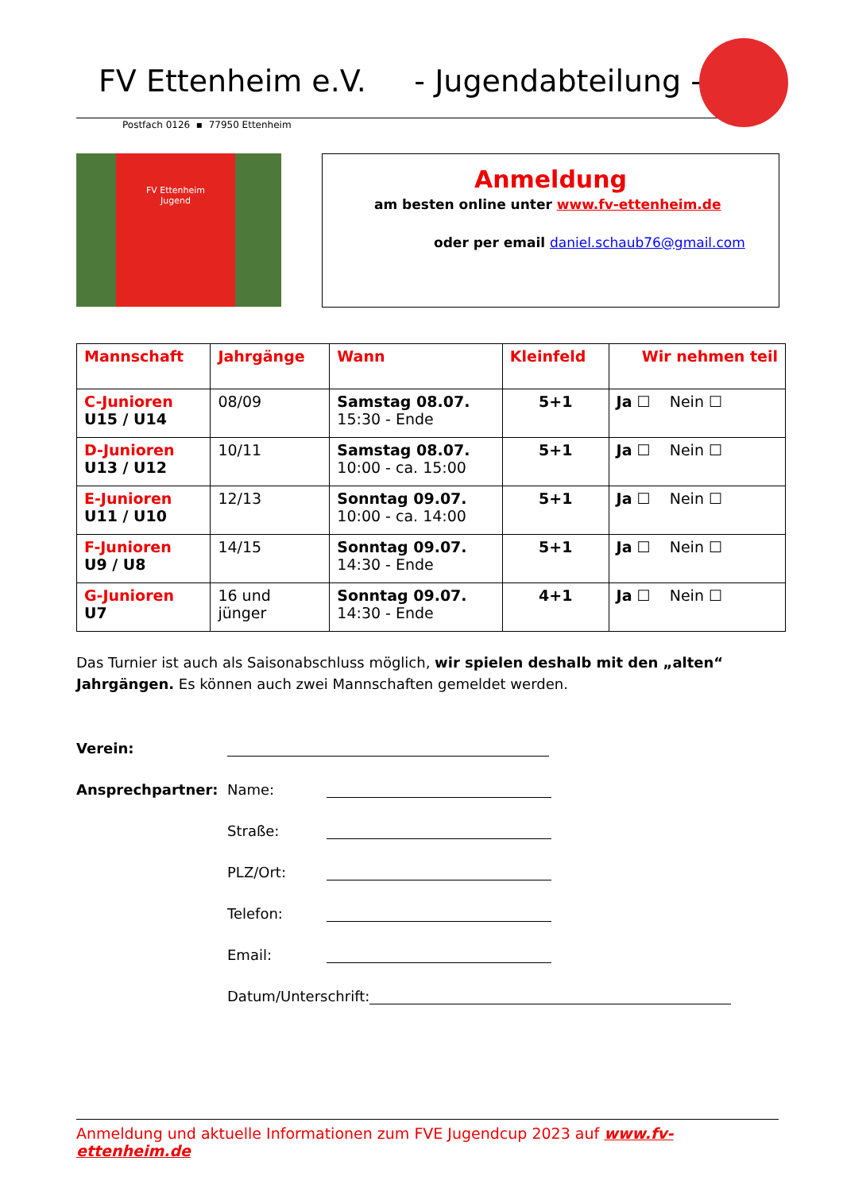FV Ettenheim e.V. - Jugendabteilung -
Postfach 0126 ▪ 77950 Ettenheim
FV Ettenheim
Jugend
Anmeldung
am besten online unter www.fv-ettenheim.de
oder per email daniel.schaub76@gmail.com
| Mannschaft | Jahrgänge | Wann | Kleinfeld | Wir nehmen teil |
| --- | --- | --- | --- | --- |
| C-Junioren U15 / U14 | 08/09 | Samstag 08.07. 15:30 - Ende | 5+1 | Ja ☐ Nein ☐ |
| D-Junioren U13 / U12 | 10/11 | Samstag 08.07. 10:00 - ca. 15:00 | 5+1 | Ja ☐ Nein ☐ |
| E-Junioren U11 / U10 | 12/13 | Sonntag 09.07. 10:00 - ca. 14:00 | 5+1 | Ja ☐ Nein ☐ |
| F-Junioren U9 / U8 | 14/15 | Sonntag 09.07. 14:30 - Ende | 5+1 | Ja ☐ Nein ☐ |
| G-Junioren U7 | 16 und jünger | Sonntag 09.07. 14:30 - Ende | 4+1 | Ja ☐ Nein ☐ |
Das Turnier ist auch als Saisonabschluss möglich, wir spielen deshalb mit den „alten“ Jahrgängen. Es können auch zwei Mannschaften gemeldet werden.
Verein:
Ansprechpartner: Name:
Straße:
PLZ/Ort:
Telefon:
Email:
Datum/Unterschrift:
Anmeldung und aktuelle Informationen zum FVE Jugendcup 2023 auf www.fv-ettenheim.de